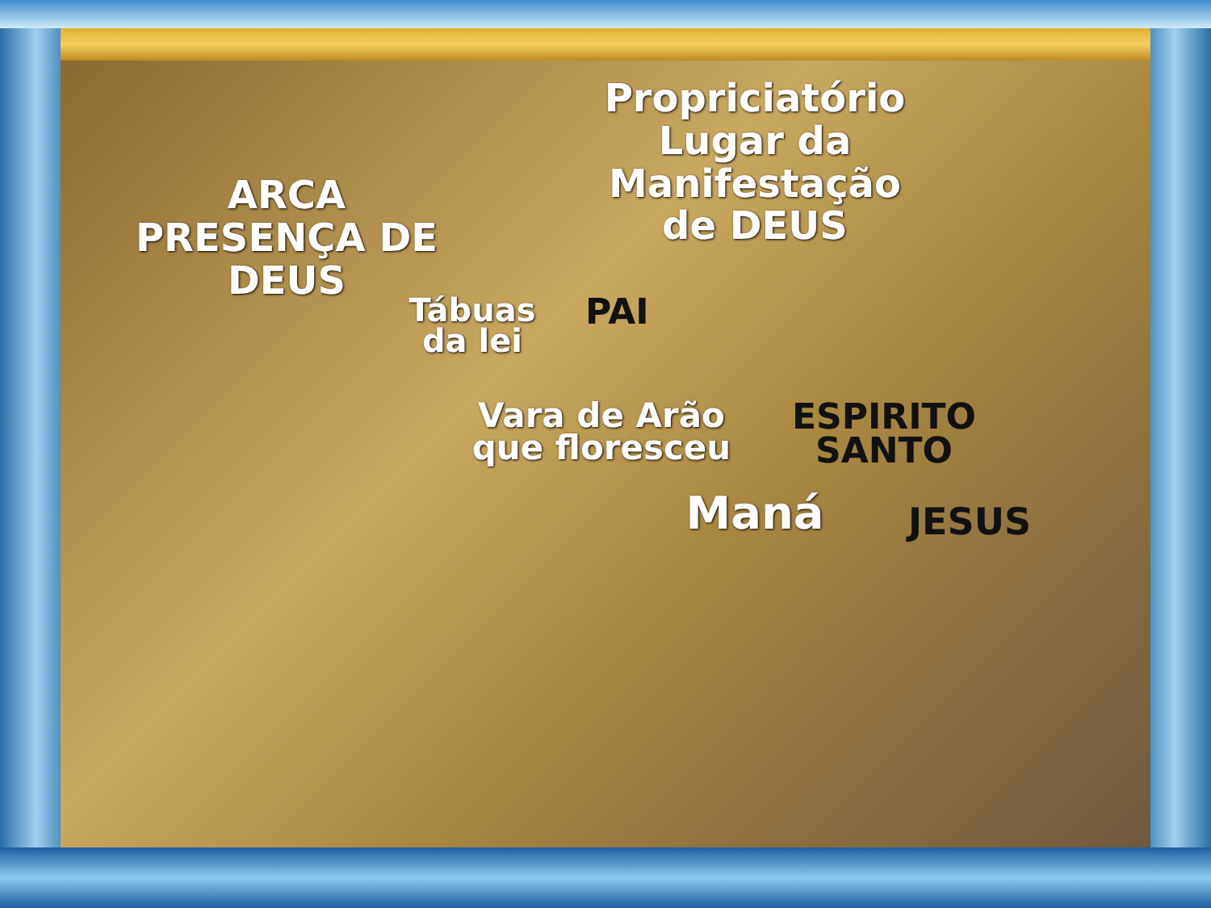Propriciatório
Lugar da Manifestação
de DEUS
ARCA
PRESENÇA DE DEUS
Tábuas
da lei
PAI
Vara de Arão
que floresceu
ESPIRITO
SANTO
Maná JESUS